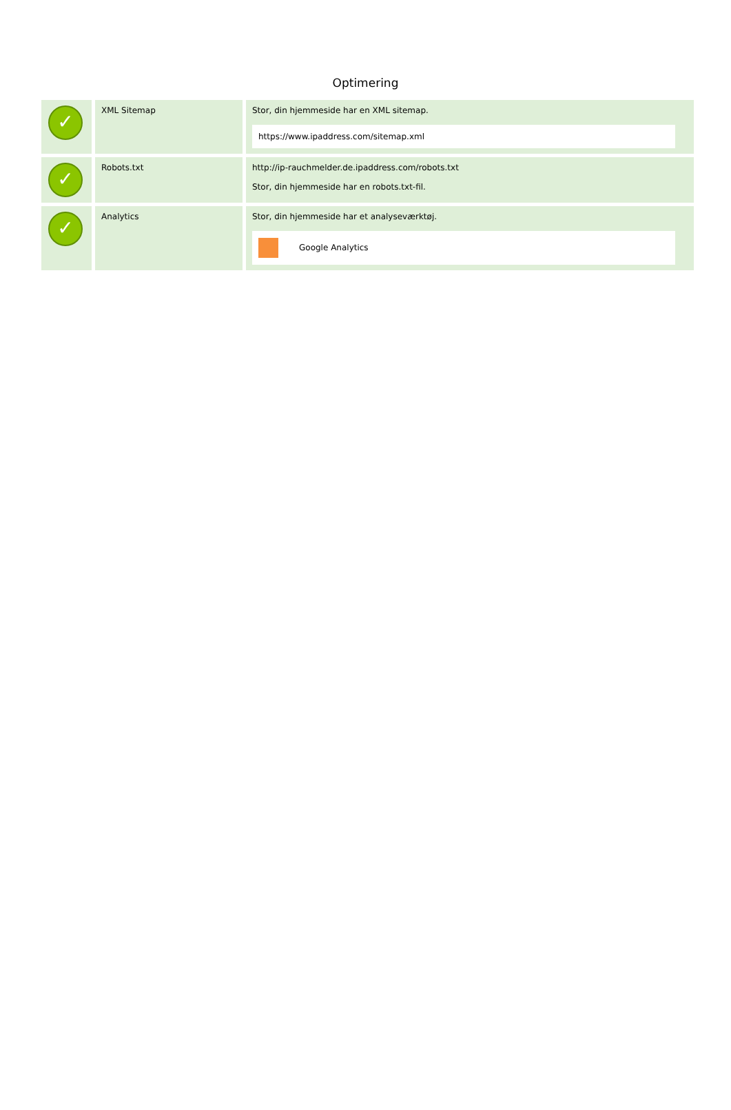Optimering
| ✓ | XML Sitemap | Stor, din hjemmeside har en XML sitemap. https://www.ipaddress.com/sitemap.xml |
| ✓ | Robots.txt | http://ip-rauchmelder.de.ipaddress.com/robots.txt Stor, din hjemmeside har en robots.txt-fil. |
| ✓ | Analytics | Stor, din hjemmeside har et analyseværktøj. Google Analytics |